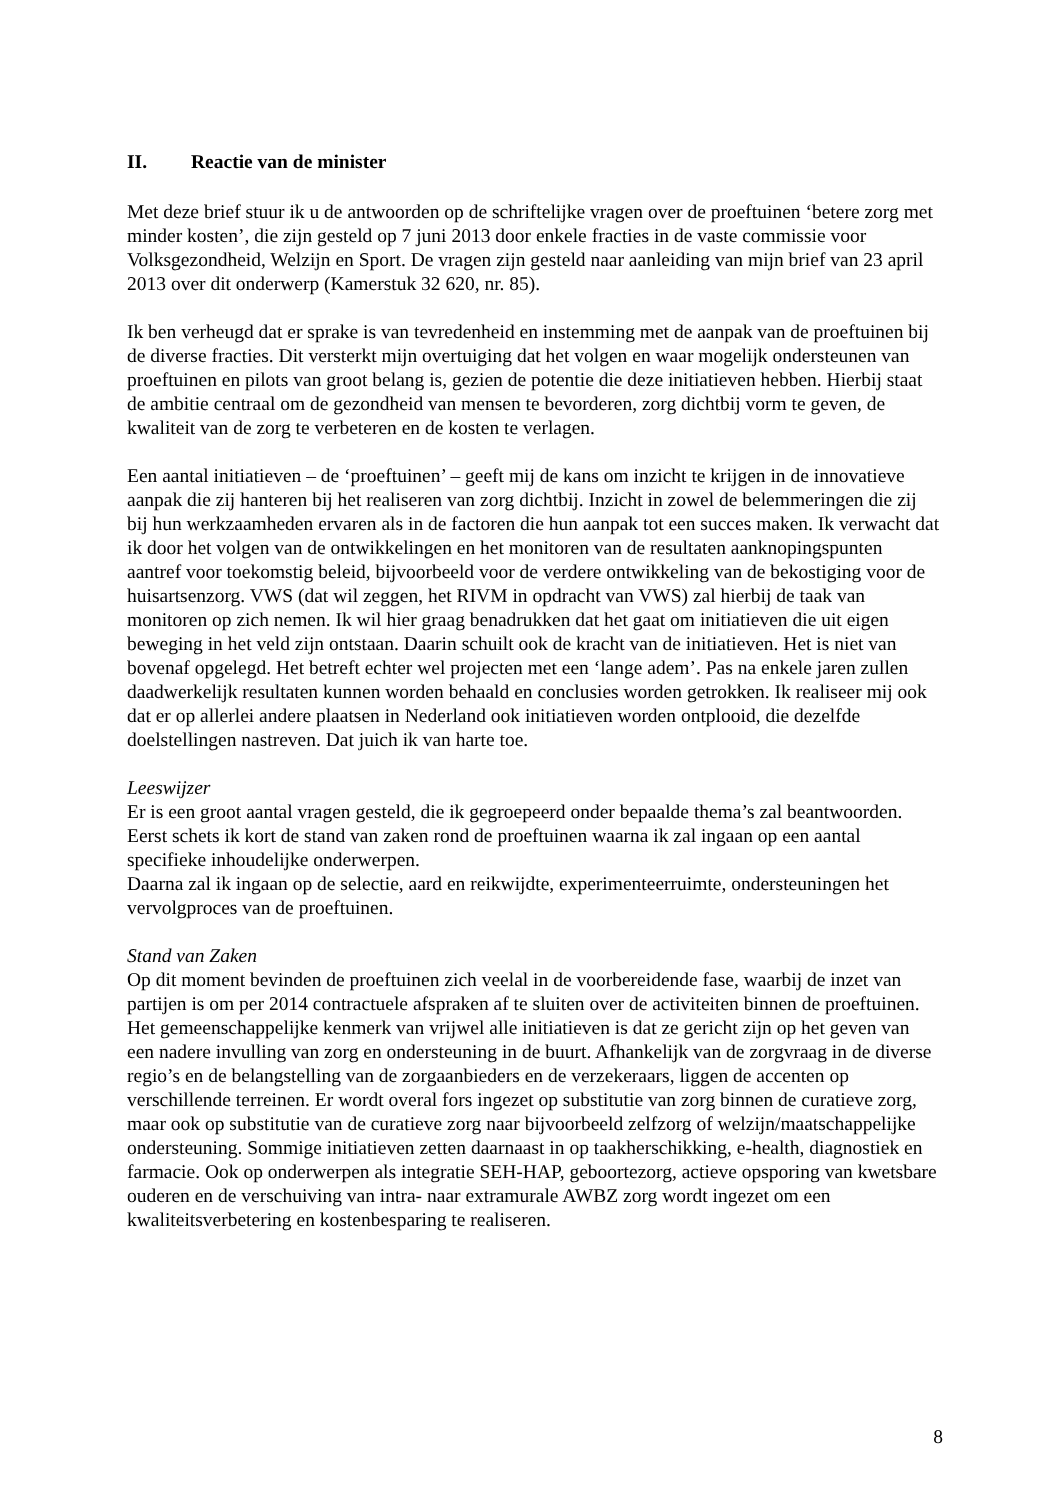II. Reactie van de minister
Met deze brief stuur ik u de antwoorden op de schriftelijke vragen over de proeftuinen ‘betere zorg met minder kosten’, die zijn gesteld op 7 juni 2013 door enkele fracties in de vaste commissie voor Volksgezondheid, Welzijn en Sport. De vragen zijn gesteld naar aanleiding van mijn brief van 23 april 2013 over dit onderwerp (Kamerstuk 32 620, nr. 85).
Ik ben verheugd dat er sprake is van tevredenheid en instemming met de aanpak van de proeftuinen bij de diverse fracties. Dit versterkt mijn overtuiging dat het volgen en waar mogelijk ondersteunen van proeftuinen en pilots van groot belang is, gezien de potentie die deze initiatieven hebben. Hierbij staat de ambitie centraal om de gezondheid van mensen te bevorderen, zorg dichtbij vorm te geven, de kwaliteit van de zorg te verbeteren en de kosten te verlagen.
Een aantal initiatieven – de ‘proeftuinen’ – geeft mij de kans om inzicht te krijgen in de innovatieve aanpak die zij hanteren bij het realiseren van zorg dichtbij. Inzicht in zowel de belemmeringen die zij bij hun werkzaamheden ervaren als in de factoren die hun aanpak tot een succes maken. Ik verwacht dat ik door het volgen van de ontwikkelingen en het monitoren van de resultaten aanknopingspunten aantref voor toekomstig beleid, bijvoorbeeld voor de verdere ontwikkeling van de bekostiging voor de huisartsenzorg. VWS (dat wil zeggen, het RIVM in opdracht van VWS) zal hierbij de taak van monitoren op zich nemen. Ik wil hier graag benadrukken dat het gaat om initiatieven die uit eigen beweging in het veld zijn ontstaan. Daarin schuilt ook de kracht van de initiatieven. Het is niet van bovenaf opgelegd. Het betreft echter wel projecten met een ‘lange adem’. Pas na enkele jaren zullen daadwerkelijk resultaten kunnen worden behaald en conclusies worden getrokken. Ik realiseer mij ook dat er op allerlei andere plaatsen in Nederland ook initiatieven worden ontplooid, die dezelfde doelstellingen nastreven. Dat juich ik van harte toe.
Leeswijzer
Er is een groot aantal vragen gesteld, die ik gegroepeerd onder bepaalde thema’s zal beantwoorden. Eerst schets ik kort de stand van zaken rond de proeftuinen waarna ik zal ingaan op een aantal specifieke inhoudelijke onderwerpen.
Daarna zal ik ingaan op de selectie, aard en reikwijdte, experimenteerruimte, ondersteuningen het vervolgproces van de proeftuinen.
Stand van Zaken
Op dit moment bevinden de proeftuinen zich veelal in de voorbereidende fase, waarbij de inzet van partijen is om per 2014 contractuele afspraken af te sluiten over de activiteiten binnen de proeftuinen.
Het gemeenschappelijke kenmerk van vrijwel alle initiatieven is dat ze gericht zijn op het geven van een nadere invulling van zorg en ondersteuning in de buurt. Afhankelijk van de zorgvraag in de diverse regio’s en de belangstelling van de zorgaanbieders en de verzekeraars, liggen de accenten op verschillende terreinen. Er wordt overal fors ingezet op substitutie van zorg binnen de curatieve zorg, maar ook op substitutie van de curatieve zorg naar bijvoorbeeld zelfzorg of welzijn/maatschappelijke ondersteuning. Sommige initiatieven zetten daarnaast in op taakherschikking, e-health, diagnostiek en farmacie. Ook op onderwerpen als integratie SEH-HAP, geboortezorg, actieve opsporing van kwetsbare ouderen en de verschuiving van intra- naar extramurale AWBZ zorg wordt ingezet om een kwaliteitsverbetering en kostenbesparing te realiseren.
8